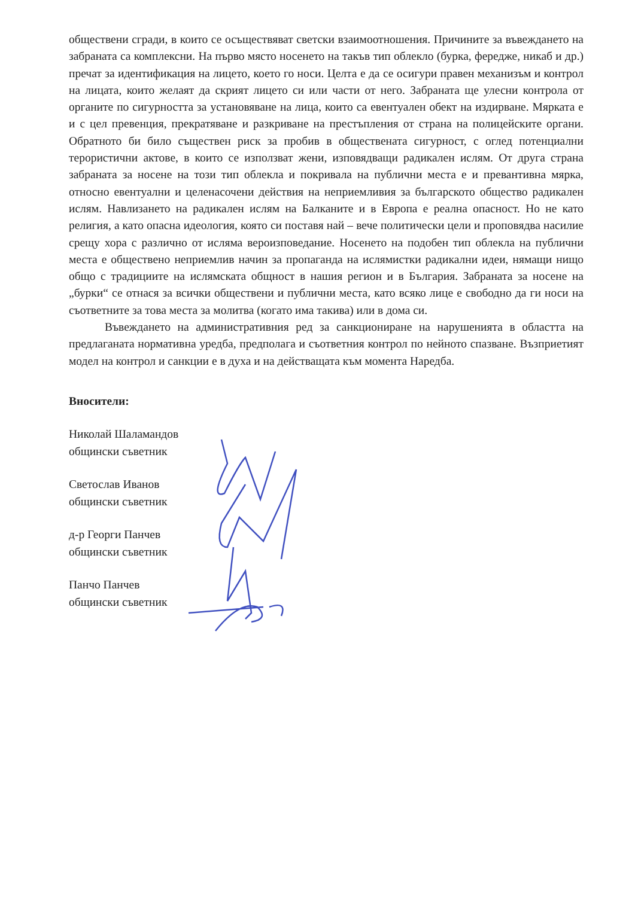обществени сгради, в които се осъществяват светски взаимоотношения. Причините за въвеждането на забраната са комплексни. На първо място носенето на такъв тип облекло (бурка, фередже, никаб и др.) пречат за идентификация на лицето, което го носи. Целта е да се осигури правен механизъм и контрол на лицата, които желаят да скрият лицето си или части от него. Забраната ще улесни контрола от органите по сигурността за установяване на лица, които са евентуален обект на издирване. Мярката е и с цел превенция, прекратяване и разкриване на престъпления от страна на полицейските органи. Обратното би било съществен риск за пробив в обществената сигурност, с оглед потенциални терористични актове, в които се използват жени, изповядващи радикален ислям. От друга страна забраната за носене на този тип облекла и покривала на публични места е и превантивна мярка, относно евентуални и целенасочени действия на неприемливия за българското общество радикален ислям. Навлизането на радикален ислям на Балканите и в Европа е реална опасност. Но не като религия, а като опасна идеология, която си поставя най – вече политически цели и проповядва насилие срещу хора с различно от исляма вероизповедание. Носенето на подобен тип облекла на публични места е обществено неприемлив начин за пропаганда на ислямистки радикални идеи, нямащи нищо общо с традициите на ислямската общност в нашия регион и в България. Забраната за носене на „бурки“ се отнася за всички обществени и публични места, като всяко лице е свободно да ги носи на съответните за това места за молитва (когато има такива) или в дома си.
Въвеждането на административния ред за санкциониране на нарушенията в областта на предлаганата нормативна уредба, предполага и съответния контрол по нейното спазване. Възприетият модел на контрол и санкции е в духа и на действащата към момента Наредба.
Вносители:
Николай Шаламандов
общински съветник
Светослав Иванов
общински съветник
д-р Георги Панчев
общински съветник
Панчо Панчев
общински съветник